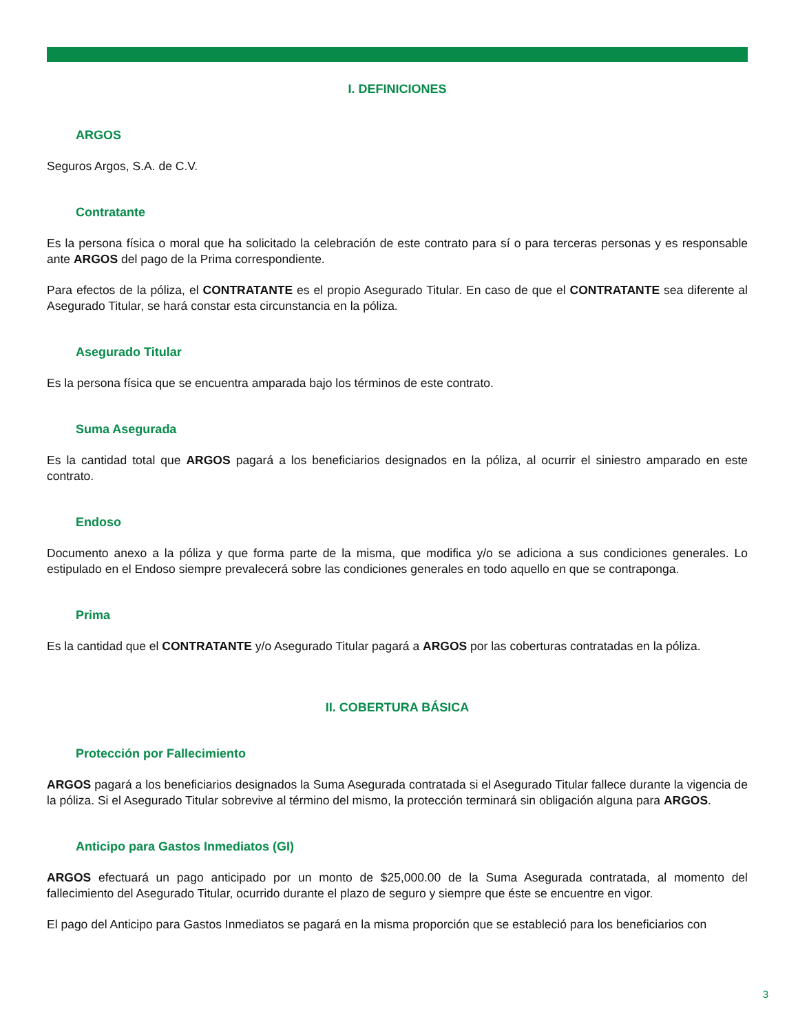I. DEFINICIONES
ARGOS
Seguros Argos, S.A. de C.V.
Contratante
Es la persona física o moral que ha solicitado la celebración de este contrato para sí o para terceras personas y es responsable ante ARGOS del pago de la Prima correspondiente.
Para efectos de la póliza, el CONTRATANTE es el propio Asegurado Titular. En caso de que el CONTRATANTE sea diferente al Asegurado Titular, se hará constar esta circunstancia en la póliza.
Asegurado Titular
Es la persona física que se encuentra amparada bajo los términos de este contrato.
Suma Asegurada
Es la cantidad total que ARGOS pagará a los beneficiarios designados en la póliza, al ocurrir el siniestro amparado en este contrato.
Endoso
Documento anexo a la póliza y que forma parte de la misma, que modifica y/o se adiciona a sus condiciones generales. Lo estipulado en el Endoso siempre prevalecerá sobre las condiciones generales en todo aquello en que se contraponga.
Prima
Es la cantidad que el CONTRATANTE y/o Asegurado Titular pagará a ARGOS por las coberturas contratadas en la póliza.
II. COBERTURA BÁSICA
Protección por Fallecimiento
ARGOS pagará a los beneficiarios designados la Suma Asegurada contratada si el Asegurado Titular fallece durante la vigencia de la póliza. Si el Asegurado Titular sobrevive al término del mismo, la protección terminará sin obligación alguna para ARGOS.
Anticipo para Gastos Inmediatos (GI)
ARGOS efectuará un pago anticipado por un monto de $25,000.00 de la Suma Asegurada contratada, al momento del fallecimiento del Asegurado Titular, ocurrido durante el plazo de seguro y siempre que éste se encuentre en vigor.
El pago del Anticipo para Gastos Inmediatos se pagará en la misma proporción que se estableció para los beneficiarios con
3